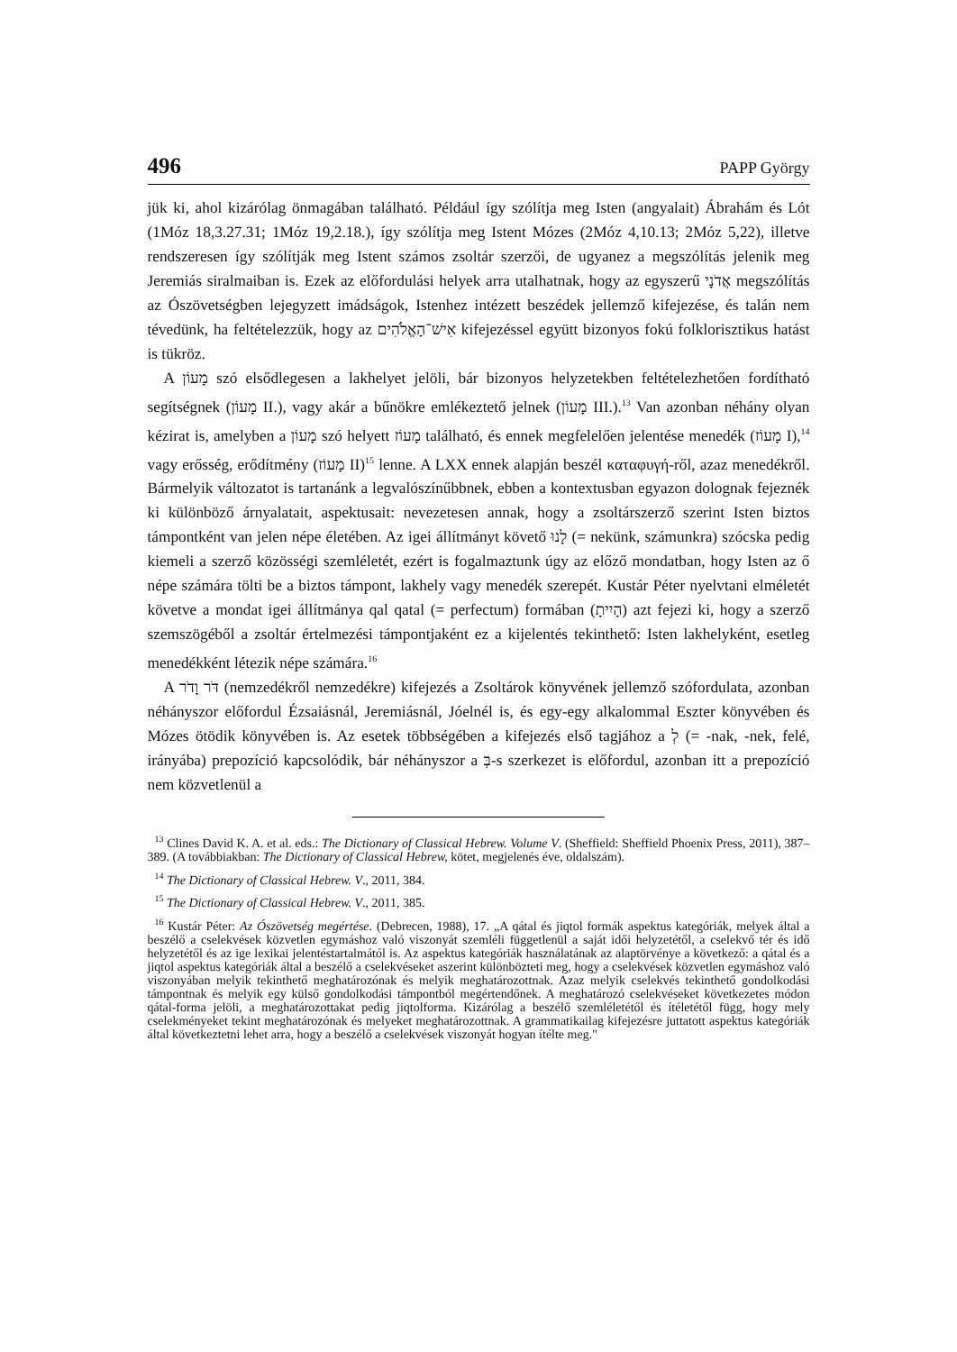496 PAPP György
jük ki, ahol kizárólag önmagában található. Például így szólítja meg Isten (angyalait) Ábrahám és Lót (1Móz 18,3.27.31; 1Móz 19,2.18.), így szólítja meg Istent Mózes (2Móz 4,10.13; 2Móz 5,22), illetve rendszeresen így szólítják meg Istent számos zsoltár szerzői, de ugyanez a megszólítás jelenik meg Jeremiás siralmaiban is. Ezek az előfordulási helyek arra utalhatnak, hogy az egyszerű אֲדֹנָי megszólítás az Ószövetségben lejegyzett imádságok, Istenhez intézett beszédek jellemző kifejezése, és talán nem tévedünk, ha feltételezzük, hogy az אִישׁ־הָאֱלֹהִים kifejezéssel együtt bizonyos fokú folklorisztikus hatást is tükröz.
A מָעוֹן szó elsődlegesen a lakhelyet jelöli, bár bizonyos helyzetekben feltételezhetően fordítható segítségnek (מָעוֹן II.), vagy akár a bűnökre emlékeztető jelnek (מָעוֹן III.).<sup>13</sup> Van azonban néhány olyan kézirat is, amelyben a מָעוֹן szó helyett מָעוֹז található, és ennek megfelelően jelentése menedék (מָעוֹז I),<sup>14</sup> vagy erősség, erődítmény (מָעוֹז II)<sup>15</sup> lenne. A LXX ennek alapján beszél καταφυγή-ről, azaz menedékről. Bármelyik változatot is tartanánk a legvalószínűbbnek, ebben a kontextusban egyazon dolognak fejeznék ki különböző árnyalatait, aspektusait: nevezetesen annak, hogy a zsoltárszerző szerint Isten biztos támpontként van jelen népe életében. Az igei állítmányt követő לָנוּ (= nekünk, számunkra) szócska pedig kiemeli a szerző közösségi szemléletét, ezért is fogalmaztunk úgy az előző mondatban, hogy Isten az ő népe számára tölti be a biztos támpont, lakhely vagy menedék szerepét. Kustár Péter nyelvtani elméletét követve a mondat igei állítmánya qal qatal (= perfectum) formában (הָיִיתָ) azt fejezi ki, hogy a szerző szemszögéből a zsoltár értelmezési támpontjaként ez a kijelentés tekinthető: Isten lakhelyként, esetleg menedékként létezik népe számára.<sup>16</sup>
A דֹּר וָדֹר (nemzedékről nemzedékre) kifejezés a Zsoltárok könyvének jellemző szófordulata, azonban néhányszor előfordul Ézsaiásnál, Jeremiásnál, Jóelnél is, és egy-egy alkalommal Eszter könyvében és Mózes ötödik könyvében is. Az esetek többségében a kifejezés első tagjához a לְ (= -nak, -nek, felé, irányába) prepozíció kapcsolódik, bár néhányszor a בְּ-s szerkezet is előfordul, azonban itt a prepozíció nem közvetlenül a
<sup>13</sup> Clines David K. A. et al. eds.: The Dictionary of Classical Hebrew. Volume V. (Sheffield: Sheffield Phoenix Press, 2011), 387–389. (A továbbiakban: The Dictionary of Classical Hebrew, kötet, megjelenés éve, oldalszám).
<sup>14</sup> The Dictionary of Classical Hebrew. V., 2011, 384.
<sup>15</sup> The Dictionary of Classical Hebrew. V., 2011, 385.
<sup>16</sup> Kustár Péter: Az Ószövetség megértése. (Debrecen, 1988), 17. „A qátal és jiqtol formák aspektus kategóriák, melyek által a beszélő a cselekvések közvetlen egymáshoz való viszonyát szemléli függetlenül a saját idői helyzetétől, a cselekvő tér és idő helyzetétől és az ige lexikai jelentéstartalmától is. Az aspektus kategóriák használatának az alaptörvénye a következő: a qátal és a jiqtol aspektus kategóriák által a beszélő a cselekvéseket aszerint különbözteti meg, hogy a cselekvések közvetlen egymáshoz való viszonyában melyik tekinthető meghatározónak és melyik meghatározottnak. Azaz melyik cselekvés tekinthető gondolkodási támpontnak és melyik egy külső gondolkodási támpontból megértendőnek. A meghatározó cselekvéseket következetes módon qátal-forma jelöli, a meghatározottakat pedig jiqtolforma. Kizárólag a beszélő szemléletétől és ítéletétől függ, hogy mely cselekményeket tekint meghatározónak és melyeket meghatározottnak. A grammatikailag kifejezésre juttatott aspektus kategóriák által következtetni lehet arra, hogy a beszélő a cselekvések viszonyát hogyan ítélte meg."